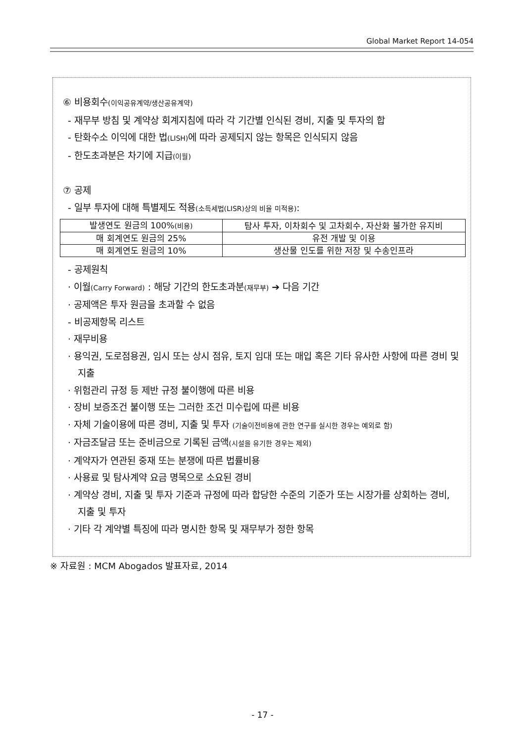Global Market Report 14-054
⑥ 비용회수(이익공유계약/생산공유계약)
- 재무부 방침 및 계약상 회계지침에 따라 각 기간별 인식된 경비, 지출 및 투자의 합
- 탄화수소 이익에 대한 법(LISH) 에 따라 공제되지 않는 항목은 인식되지 않음
- 한도초과분은 차기에 지급(이월)
⑦ 공제
- 일부 투자에 대해 특별제도 적용(소득세법(LISR)상의 비율 미적용):
| 발생연도 원금의 100% (비용) | 탐사 투자, 이차회수 및 고차회수, 자산화 불가한 유지비 |
| 매 회계연도 원금의 25% | 유전 개발 및 이용 |
| 매 회계연도 원금의 10% | 생산물 인도를 위한 저장 및 수송인프라 |
- 공제원칙
· 이월(Carry Forward) : 해당 기간의 한도초과분(재무부) ➔ 다음 기간
· 공제액은 투자 원금을 초과할 수 없음
- 비공제항목 리스트
· 재무비용
· 용익권, 도로점용권, 임시 또는 상시 점유, 토지 임대 또는 매입 혹은 기타 유사한 사항에 따른 경비 및 지출
· 위험관리 규정 등 제반 규정 불이행에 따른 비용
· 장비 보증조건 불이행 또는 그러한 조건 미수립에 따른 비용
· 자체 기술이용에 따른 경비, 지출 및 투자 (기술이전비용에 관한 연구를 실시한 경우는 예외로 함)
· 자금조달금 또는 준비금으로 기록된 금액(시설을 유기한 경우는 제외)
· 계약자가 연관된 중재 또는 분쟁에 따른 법률비용
· 사용료 및 탐사계약 요금 명목으로 소요된 경비
· 계약상 경비, 지출 및 투자 기준과 규정에 따라 합당한 수준의 기준가 또는 시장가를 상회하는 경비, 지출 및 투자
· 기타 각 계약별 특징에 따라 명시한 항목 및 재무부가 정한 항목
※ 자료원 : MCM Abogados 발표자료, 2014
- 17 -